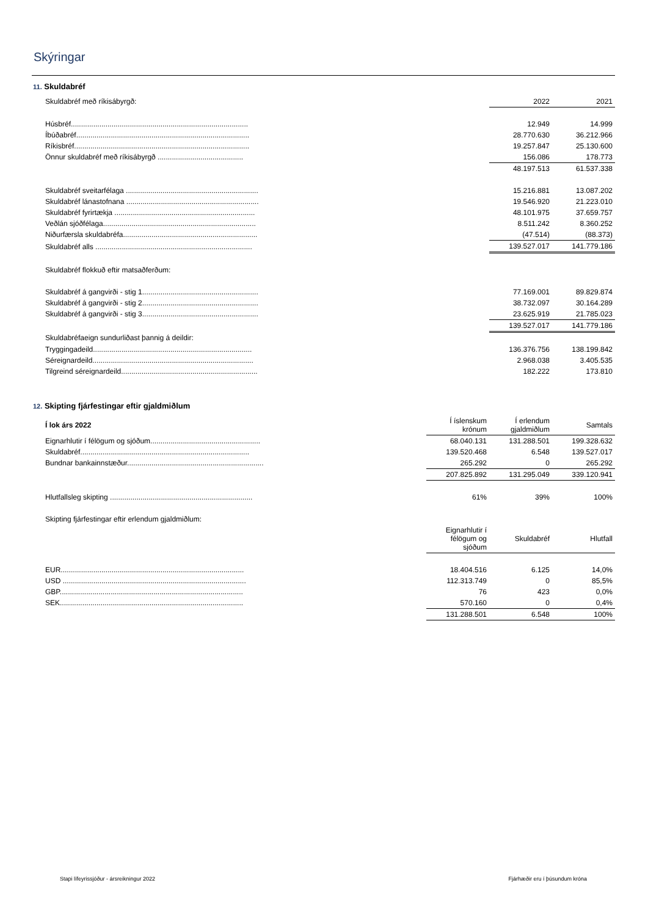Skýringar
11. Skuldabréf
| Skuldabréf með ríkisábyrgð: | 2022 | 2021 |
| Húsbréf....................................................................................... | 12.949 | 14.999 |
| Íbúðabréf..................................................................................... | 28.770.630 | 36.212.966 |
| Ríkisbréf...................................................................................... | 19.257.847 | 25.130.600 |
| Önnur skuldabréf með ríkisábyrgð .......................................... | 156.086 | 178.773 |
| | 48.197.513 | 61.537.338 |
| Skuldabréf sveitarfélaga ................................................................. | 15.216.881 | 13.087.202 |
| Skuldabréf lánastofnana ................................................................. | 19.546.920 | 21.223.010 |
| Skuldabréf fyrirtækja ..................................................................... | 48.101.975 | 37.659.757 |
| Veðlán sjóðfélaga........................................................................... | 8.511.242 | 8.360.252 |
| Niðurfærsla skuldabréfa.................................................................. | (47.514) | (88.373) |
| Skuldabréf alls ............................................................................. | 139.527.017 | 141.779.186 |
| Skuldabréf flokkuð eftir matsaðferðum: | | |
| Skuldabréf á gangvirði - stig 1......................................................... | 77.169.001 | 89.829.874 |
| Skuldabréf á gangvirði - stig 2......................................................... | 38.732.097 | 30.164.289 |
| Skuldabréf á gangvirði - stig 3......................................................... | 23.625.919 | 21.785.023 |
| | 139.527.017 | 141.779.186 |
| Skuldabréfaeign sundurliðast þannig á deildir: | | |
| Tryggingadeild.............................................................................. | 136.376.756 | 138.199.842 |
| Séreignardeild............................................................................... | 2.968.038 | 3.405.535 |
| Tilgreind séreignardeild................................................................... | 182.222 | 173.810 |
12. Skipting fjárfestingar eftir gjaldmiðlum
| Í lok árs 2022 | Í íslenskum krónum | Í erlendum gjaldmiðlum | Samtals |
| Eignarhlutir í félögum og sjóðum...................................................... | 68.040.131 | 131.288.501 | 199.328.632 |
| Skuldabréf................................................................................... | 139.520.468 | 6.548 | 139.527.017 |
| Bundnar bankainnstæður................................................................... | 265.292 | 0 | 265.292 |
| | 207.825.892 | 131.295.049 | 339.120.941 |
| Hlutfallsleg skipting ...................................................................... | 61% | 39% | 100% |
| Skipting fjárfestingar eftir erlendum gjaldmiðlum: | | | |
| | Eignarhlutir í félögum og sjóðum | Skuldabréf | Hlutfall |
| EUR.......................................................................................... | 18.404.516 | 6.125 | 14,0% |
| USD .......................................................................................... | 112.313.749 | 0 | 85,5% |
| GBP.......................................................................................... | 76 | 423 | 0,0% |
| SEK.......................................................................................... | 570.160 | 0 | 0,4% |
| | 131.288.501 | 6.548 | 100% |
Stapi lífeyrissjóður - ársreikningur 2022
Fjárhæðir eru í þúsundum króna